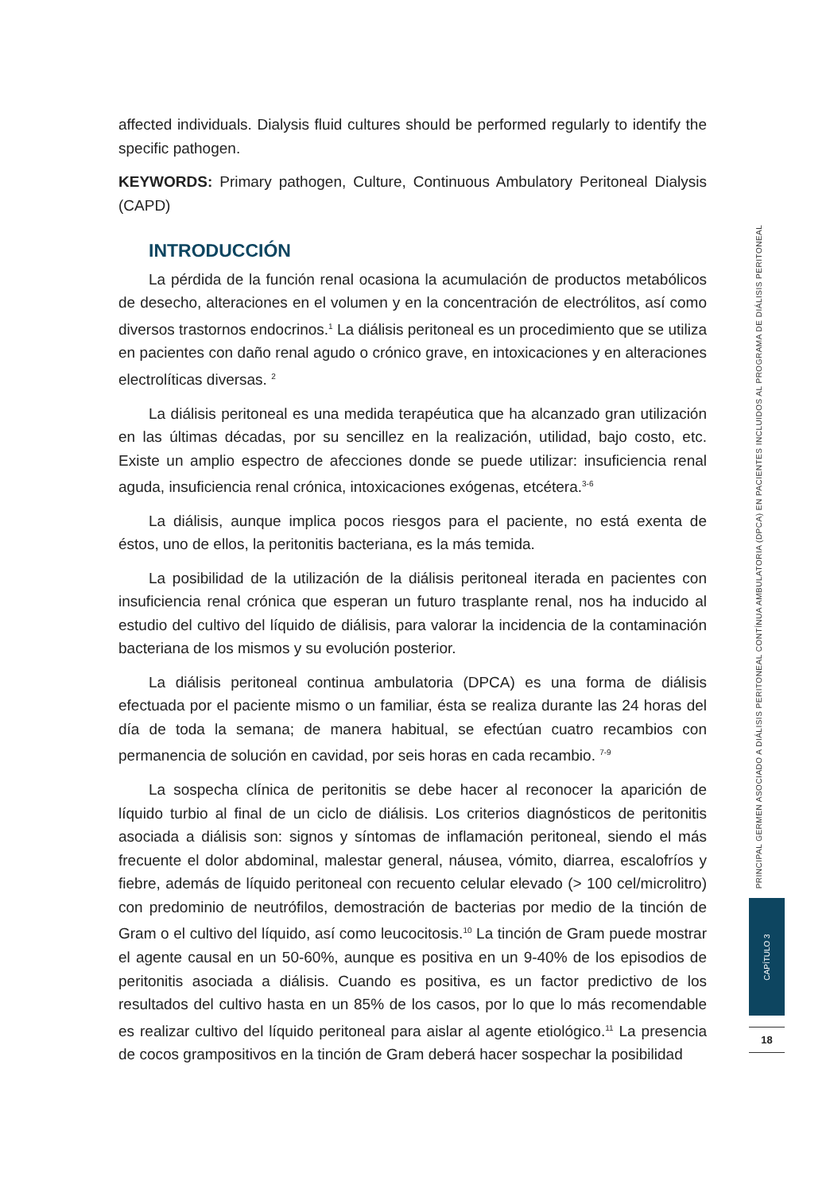affected individuals. Dialysis fluid cultures should be performed regularly to identify the specific pathogen.
KEYWORDS: Primary pathogen, Culture, Continuous Ambulatory Peritoneal Dialysis (CAPD)
INTRODUCCIÓN
La pérdida de la función renal ocasiona la acumulación de productos metabólicos de desecho, alteraciones en el volumen y en la concentración de electrólitos, así como diversos trastornos endocrinos.<sup>1</sup> La diálisis peritoneal es un procedimiento que se utiliza en pacientes con daño renal agudo o crónico grave, en intoxicaciones y en alteraciones electrolíticas diversas. <sup>2</sup>
La diálisis peritoneal es una medida terapéutica que ha alcanzado gran utilización en las últimas décadas, por su sencillez en la realización, utilidad, bajo costo, etc. Existe un amplio espectro de afecciones donde se puede utilizar: insuficiencia renal aguda, insuficiencia renal crónica, intoxicaciones exógenas, etcétera.<sup>3-6</sup>
La diálisis, aunque implica pocos riesgos para el paciente, no está exenta de éstos, uno de ellos, la peritonitis bacteriana, es la más temida.
La posibilidad de la utilización de la diálisis peritoneal iterada en pacientes con insuficiencia renal crónica que esperan un futuro trasplante renal, nos ha inducido al estudio del cultivo del líquido de diálisis, para valorar la incidencia de la contaminación bacteriana de los mismos y su evolución posterior.
La diálisis peritoneal continua ambulatoria (DPCA) es una forma de diálisis efectuada por el paciente mismo o un familiar, ésta se realiza durante las 24 horas del día de toda la semana; de manera habitual, se efectúan cuatro recambios con permanencia de solución en cavidad, por seis horas en cada recambio. <sup>7-9</sup>
La sospecha clínica de peritonitis se debe hacer al reconocer la aparición de líquido turbio al final de un ciclo de diálisis. Los criterios diagnósticos de peritonitis asociada a diálisis son: signos y síntomas de inflamación peritoneal, siendo el más frecuente el dolor abdominal, malestar general, náusea, vómito, diarrea, escalofríos y fiebre, además de líquido peritoneal con recuento celular elevado (> 100 cel/microlitro) con predominio de neutrófilos, demostración de bacterias por medio de la tinción de Gram o el cultivo del líquido, así como leucocitosis.<sup>10</sup> La tinción de Gram puede mostrar el agente causal en un 50-60%, aunque es positiva en un 9-40% de los episodios de peritonitis asociada a diálisis. Cuando es positiva, es un factor predictivo de los resultados del cultivo hasta en un 85% de los casos, por lo que lo más recomendable es realizar cultivo del líquido peritoneal para aislar al agente etiológico.<sup>11</sup> La presencia de cocos grampositivos en la tinción de Gram deberá hacer sospechar la posibilidad
PRINCIPAL GERMEN ASOCIADO A DIÁLISIS PERITONEAL CONTÍNUA AMBULATORIA (DPCA) EN PACIENTES INCLUIDOS AL PROGRAMA DE DIÁLISIS PERITONEAL
CAPÍTULO 3
18